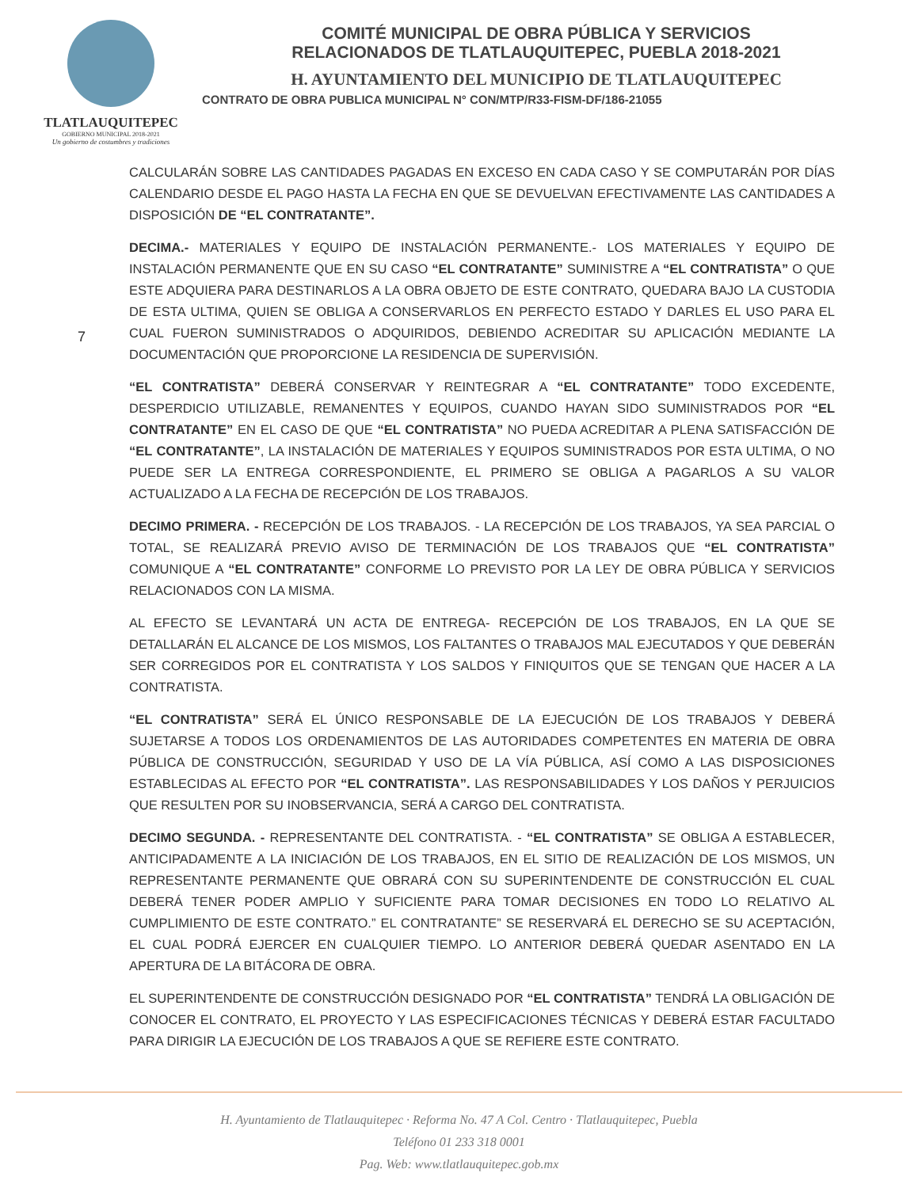TLATLAUQUITEPEC
GOBIERNO MUNICIPAL 2018-2021
Un gobierno de costumbres y tradiciones
COMITÉ MUNICIPAL DE OBRA PÚBLICA Y SERVICIOS
RELACIONADOS DE TLATLAUQUITEPEC, PUEBLA 2018-2021
H. AYUNTAMIENTO DEL MUNICIPIO DE TLATLAUQUITEPEC
CONTRATO DE OBRA PUBLICA MUNICIPAL N° CON/MTP/R33-FISM-DF/186-21055
7
CALCULARÁN SOBRE LAS CANTIDADES PAGADAS EN EXCESO EN CADA CASO Y SE COMPUTARÁN POR DÍAS CALENDARIO DESDE EL PAGO HASTA LA FECHA EN QUE SE DEVUELVAN EFECTIVAMENTE LAS CANTIDADES A DISPOSICIÓN DE “EL CONTRATANTE”.
DECIMA.- MATERIALES Y EQUIPO DE INSTALACIÓN PERMANENTE.- LOS MATERIALES Y EQUIPO DE INSTALACIÓN PERMANENTE QUE EN SU CASO “EL CONTRATANTE” SUMINISTRE A “EL CONTRATISTA” O QUE ESTE ADQUIERA PARA DESTINARLOS A LA OBRA OBJETO DE ESTE CONTRATO, QUEDARA BAJO LA CUSTODIA DE ESTA ULTIMA, QUIEN SE OBLIGA A CONSERVARLOS EN PERFECTO ESTADO Y DARLES EL USO PARA EL CUAL FUERON SUMINISTRADOS O ADQUIRIDOS, DEBIENDO ACREDITAR SU APLICACIÓN MEDIANTE LA DOCUMENTACIÓN QUE PROPORCIONE LA RESIDENCIA DE SUPERVISIÓN.
“EL CONTRATISTA” DEBERÁ CONSERVAR Y REINTEGRAR A “EL CONTRATANTE” TODO EXCEDENTE, DESPERDICIO UTILIZABLE, REMANENTES Y EQUIPOS, CUANDO HAYAN SIDO SUMINISTRADOS POR “EL CONTRATANTE” EN EL CASO DE QUE “EL CONTRATISTA” NO PUEDA ACREDITAR A PLENA SATISFACCIÓN DE “EL CONTRATANTE”, LA INSTALACIÓN DE MATERIALES Y EQUIPOS SUMINISTRADOS POR ESTA ULTIMA, O NO PUEDE SER LA ENTREGA CORRESPONDIENTE, EL PRIMERO SE OBLIGA A PAGARLOS A SU VALOR ACTUALIZADO A LA FECHA DE RECEPCIÓN DE LOS TRABAJOS.
DECIMO PRIMERA. - RECEPCIÓN DE LOS TRABAJOS. - LA RECEPCIÓN DE LOS TRABAJOS, YA SEA PARCIAL O TOTAL, SE REALIZARÁ PREVIO AVISO DE TERMINACIÓN DE LOS TRABAJOS QUE “EL CONTRATISTA” COMUNIQUE A “EL CONTRATANTE” CONFORME LO PREVISTO POR LA LEY DE OBRA PÚBLICA Y SERVICIOS RELACIONADOS CON LA MISMA.
AL EFECTO SE LEVANTARÁ UN ACTA DE ENTREGA- RECEPCIÓN DE LOS TRABAJOS, EN LA QUE SE DETALLARÁN EL ALCANCE DE LOS MISMOS, LOS FALTANTES O TRABAJOS MAL EJECUTADOS Y QUE DEBERÁN SER CORREGIDOS POR EL CONTRATISTA Y LOS SALDOS Y FINIQUITOS QUE SE TENGAN QUE HACER A LA CONTRATISTA.
“EL CONTRATISTA” SERÁ EL ÚNICO RESPONSABLE DE LA EJECUCIÓN DE LOS TRABAJOS Y DEBERÁ SUJETARSE A TODOS LOS ORDENAMIENTOS DE LAS AUTORIDADES COMPETENTES EN MATERIA DE OBRA PÚBLICA DE CONSTRUCCIÓN, SEGURIDAD Y USO DE LA VÍA PÚBLICA, ASÍ COMO A LAS DISPOSICIONES ESTABLECIDAS AL EFECTO POR “EL CONTRATISTA”. LAS RESPONSABILIDADES Y LOS DAÑOS Y PERJUICIOS QUE RESULTEN POR SU INOBSERVANCIA, SERÁ A CARGO DEL CONTRATISTA.
DECIMO SEGUNDA. - REPRESENTANTE DEL CONTRATISTA. - “EL CONTRATISTA” SE OBLIGA A ESTABLECER, ANTICIPADAMENTE A LA INICIACIÓN DE LOS TRABAJOS, EN EL SITIO DE REALIZACIÓN DE LOS MISMOS, UN REPRESENTANTE PERMANENTE QUE OBRARÁ CON SU SUPERINTENDENTE DE CONSTRUCCIÓN EL CUAL DEBERÁ TENER PODER AMPLIO Y SUFICIENTE PARA TOMAR DECISIONES EN TODO LO RELATIVO AL CUMPLIMIENTO DE ESTE CONTRATO.” EL CONTRATANTE” SE RESERVARÁ EL DERECHO SE SU ACEPTACIÓN, EL CUAL PODRÁ EJERCER EN CUALQUIER TIEMPO. LO ANTERIOR DEBERÁ QUEDAR ASENTADO EN LA APERTURA DE LA BITÁCORA DE OBRA.
EL SUPERINTENDENTE DE CONSTRUCCIÓN DESIGNADO POR “EL CONTRATISTA” TENDRÁ LA OBLIGACIÓN DE CONOCER EL CONTRATO, EL PROYECTO Y LAS ESPECIFICACIONES TÉCNICAS Y DEBERÁ ESTAR FACULTADO PARA DIRIGIR LA EJECUCIÓN DE LOS TRABAJOS A QUE SE REFIERE ESTE CONTRATO.
H. Ayuntamiento de Tlatlauquitepec · Reforma No. 47 A Col. Centro · Tlatlauquitepec, Puebla
Teléfono 01 233 318 0001
Pag. Web: www.tlatlauquitepec.gob.mx